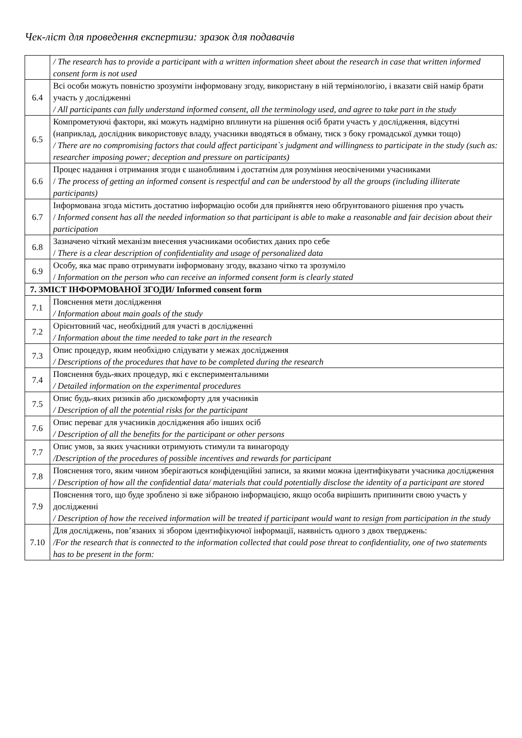Чек-ліст для проведення експертизи: зразок для подавачів
| | / The research has to provide a participant with a written information sheet about the research in case that written informed consent form is not used |
| 6.4 | Всі особи можуть повністю зрозуміти інформовану згоду, використану в ній термінологію, і вказати свій намір брати участь у дослідженні / All participants can fully understand informed consent, all the terminology used, and agree to take part in the study |
| 6.5 | Компрометуючі фактори, які можуть надмірно вплинути на рішення осіб брати участь у дослідження, відсутні (наприклад, дослідник використовує владу, учасники вводяться в обману, тиск з боку громадської думки тощо) / There are no compromising factors that could affect participant`s judgment and willingness to participate in the study (such as: researcher imposing power; deception and pressure on participants) |
| 6.6 | Процес надання і отримання згоди є шанобливим і достатнім для розуміння неосвіченими учасниками / The process of getting an informed consent is respectful and can be understood by all the groups (including illiterate participants) |
| 6.7 | Інформована згода містить достатню інформацію особи для прийняття нею обґрунтованого рішення про участь / Informed consent has all the needed information so that participant is able to make a reasonable and fair decision about their participation |
| 6.8 | Зазначено чіткий механізм внесення учасниками особистих даних про себе / There is a clear description of confidentiality and usage of personalized data |
| 6.9 | Особу, яка має право отримувати інформовану згоду, вказано чітко та зрозуміло / Information on the person who can receive an informed consent form is clearly stated |
| 7. ЗМІСТ ІНФОРМОВАНОЇ ЗГОДИ/ Informed consent form | |
| 7.1 | Пояснення мети дослідження / Information about main goals of the study |
| 7.2 | Орієнтовний час, необхідний для участі в дослідженні / Information about the time needed to take part in the research |
| 7.3 | Опис процедур, яким необхідно слідувати у межах дослідження / Descriptions of the procedures that have to be completed during the research |
| 7.4 | Пояснення будь-яких процедур, які є експериментальними / Detailed information on the experimental procedures |
| 7.5 | Опис будь-яких ризиків або дискомфорту для учасників / Description of all the potential risks for the participant |
| 7.6 | Опис переваг для учасників дослідження або інших осіб / Description of all the benefits for the participant or other persons |
| 7.7 | Опис умов, за яких учасники отримують стимули та винагороду /Description of the procedures of possible incentives and rewards for participant |
| 7.8 | Пояснення того, яким чином зберігаються конфіденційні записи, за якими можна ідентифікувати учасника дослідження / Description of how all the confidential data/ materials that could potentially disclose the identity of a participant are stored |
| 7.9 | Пояснення того, що буде зроблено зі вже зібраною інформацією, якщо особа вирішить припинити свою участь у дослідженні / Description of how the received information will be treated if participant would want to resign from participation in the study |
| 7.10 | Для досліджень, пов’язаних зі збором ідентифікуючої інформації, наявність одного з двох тверджень: /For the research that is connected to the information collected that could pose threat to confidentiality, one of two statements has to be present in the form: |